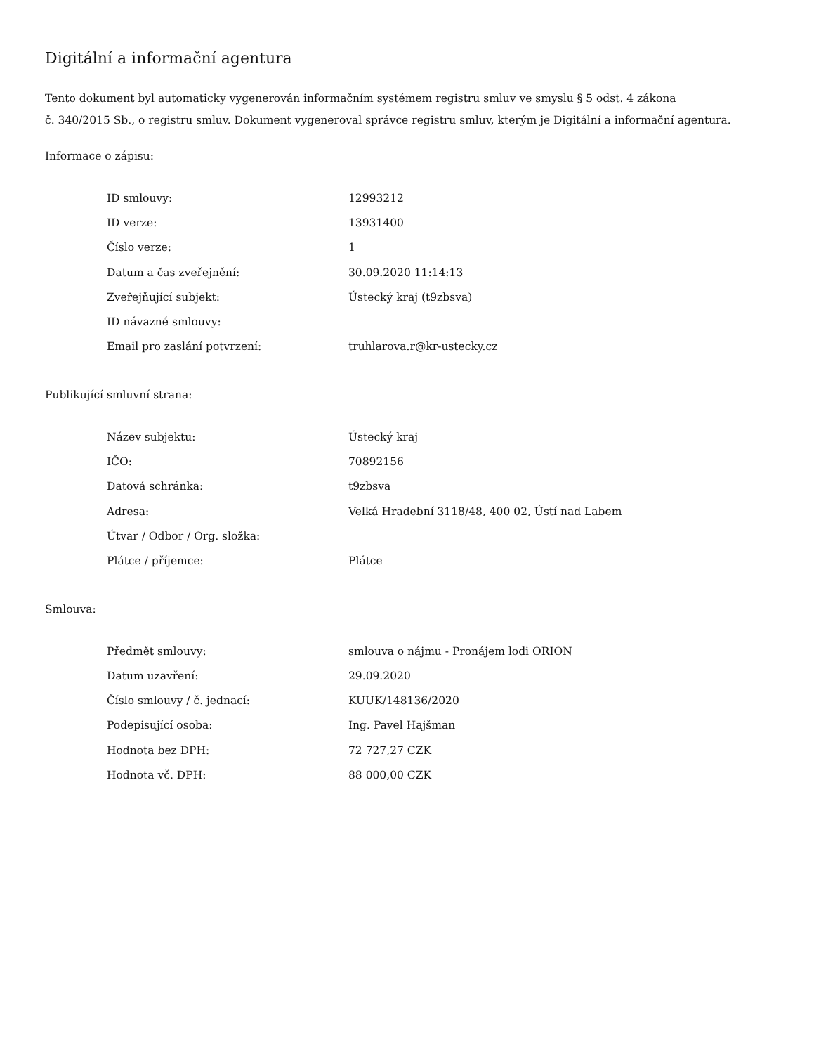Digitální a informační agentura
Tento dokument byl automaticky vygenerován informačním systémem registru smluv ve smyslu § 5 odst. 4 zákona
č. 340/2015 Sb., o registru smluv. Dokument vygeneroval správce registru smluv, kterým je Digitální a informační agentura.
Informace o zápisu:
| ID smlouvy: | 12993212 |
| ID verze: | 13931400 |
| Číslo verze: | 1 |
| Datum a čas zveřejnění: | 30.09.2020 11:14:13 |
| Zveřejňující subjekt: | Ústecký kraj (t9zbsva) |
| ID návazné smlouvy: | |
| Email pro zaslání potvrzení: | truhlarova.r@kr-ustecky.cz |
Publikující smluvní strana:
| Název subjektu: | Ústecký kraj |
| IČO: | 70892156 |
| Datová schránka: | t9zbsva |
| Adresa: | Velká Hradební 3118/48, 400 02, Ústí nad Labem |
| Útvar / Odbor / Org. složka: | |
| Plátce / příjemce: | Plátce |
Smlouva:
| Předmět smlouvy: | smlouva o nájmu - Pronájem lodi ORION |
| Datum uzavření: | 29.09.2020 |
| Číslo smlouvy / č. jednací: | KUUK/148136/2020 |
| Podepisující osoba: | Ing. Pavel Hajšman |
| Hodnota bez DPH: | 72 727,27 CZK |
| Hodnota vč. DPH: | 88 000,00 CZK |